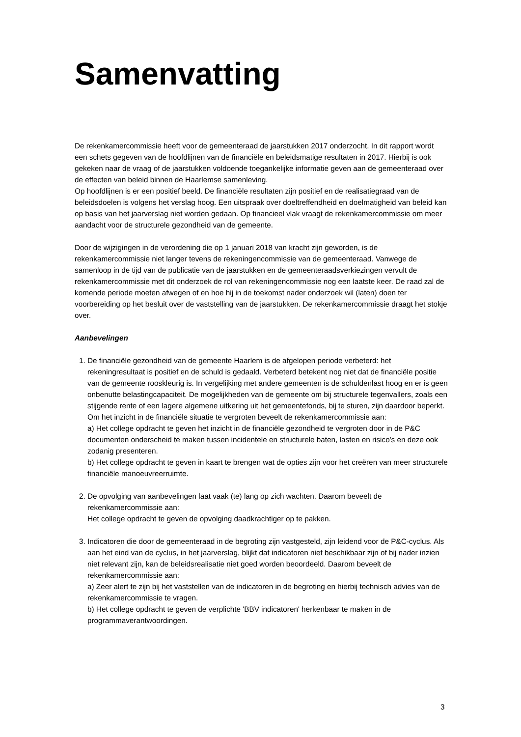Samenvatting
De rekenkamercommissie heeft voor de gemeenteraad de jaarstukken 2017 onderzocht. In dit rapport wordt een schets gegeven van de hoofdlijnen van de financiële en beleidsmatige resultaten in 2017. Hierbij is ook gekeken naar de vraag of de jaarstukken voldoende toegankelijke informatie geven aan de gemeenteraad over de effecten van beleid binnen de Haarlemse samenleving.
Op hoofdlijnen is er een positief beeld. De financiële resultaten zijn positief en de realisatiegraad van de beleidsdoelen is volgens het verslag hoog. Een uitspraak over doeltreffendheid en doelmatigheid van beleid kan op basis van het jaarverslag niet worden gedaan. Op financieel vlak vraagt de rekenkamercommissie om meer aandacht voor de structurele gezondheid van de gemeente.
Door de wijzigingen in de verordening die op 1 januari 2018 van kracht zijn geworden, is de rekenkamercommissie niet langer tevens de rekeningencommissie van de gemeenteraad. Vanwege de samenloop in de tijd van de publicatie van de jaarstukken en de gemeenteraadsverkiezingen vervult de rekenkamercommissie met dit onderzoek de rol van rekeningencommissie nog een laatste keer. De raad zal de komende periode moeten afwegen of en hoe hij in de toekomst nader onderzoek wil (laten) doen ter voorbereiding op het besluit over de vaststelling van de jaarstukken. De rekenkamercommissie draagt het stokje over.
Aanbevelingen
1. De financiële gezondheid van de gemeente Haarlem is de afgelopen periode verbeterd: het rekeningresultaat is positief en de schuld is gedaald. Verbeterd betekent nog niet dat de financiële positie van de gemeente rooskleurig is. In vergelijking met andere gemeenten is de schuldenlast hoog en er is geen onbenutte belastingcapaciteit. De mogelijkheden van de gemeente om bij structurele tegenvallers, zoals een stijgende rente of een lagere algemene uitkering uit het gemeentefonds, bij te sturen, zijn daardoor beperkt. Om het inzicht in de financiële situatie te vergroten beveelt de rekenkamercommissie aan:
a) Het college opdracht te geven het inzicht in de financiële gezondheid te vergroten door in de P&C documenten onderscheid te maken tussen incidentele en structurele baten, lasten en risico's en deze ook zodanig presenteren.
b) Het college opdracht te geven in kaart te brengen wat de opties zijn voor het creëren van meer structurele financiële manoeuvreerruimte.
2. De opvolging van aanbevelingen laat vaak (te) lang op zich wachten. Daarom beveelt de rekenkamercommissie aan:
Het college opdracht te geven de opvolging daadkrachtiger op te pakken.
3. Indicatoren die door de gemeenteraad in de begroting zijn vastgesteld, zijn leidend voor de P&C-cyclus. Als aan het eind van de cyclus, in het jaarverslag, blijkt dat indicatoren niet beschikbaar zijn of bij nader inzien niet relevant zijn, kan de beleidsrealisatie niet goed worden beoordeeld. Daarom beveelt de rekenkamercommissie aan:
a) Zeer alert te zijn bij het vaststellen van de indicatoren in de begroting en hierbij technisch advies van de rekenkamercommissie te vragen.
b) Het college opdracht te geven de verplichte 'BBV indicatoren' herkenbaar te maken in de programmaverantwoordingen.
3